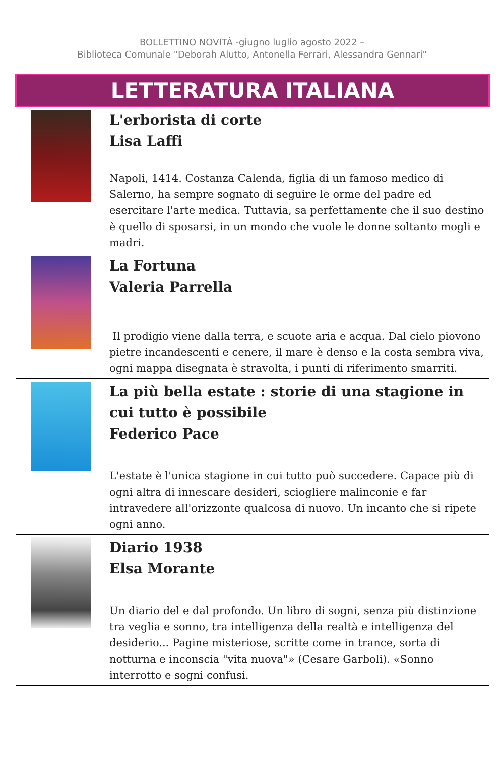BOLLETTINO NOVITÀ -giugno luglio agosto 2022 –
Biblioteca Comunale "Deborah Alutto, Antonella Ferrari, Alessandra Gennari"
| LETTERATURA ITALIANA | |
| | L'erborista di corte Lisa Laffi Napoli, 1414. Costanza Calenda, figlia di un famoso medico di Salerno, ha sempre sognato di seguire le orme del padre ed esercitare l'arte medica. Tuttavia, sa perfettamente che il suo destino è quello di sposarsi, in un mondo che vuole le donne soltanto mogli e madri. |
| | La Fortuna Valeria Parrella Il prodigio viene dalla terra, e scuote aria e acqua. Dal cielo piovono pietre incandescenti e cenere, il mare è denso e la costa sembra viva, ogni mappa disegnata è stravolta, i punti di riferimento smarriti. |
| | La più bella estate : storie di una stagione in cui tutto è possibile Federico Pace L'estate è l'unica stagione in cui tutto può succedere. Capace più di ogni altra di innescare desideri, sciogliere malinconie e far intravedere all'orizzonte qualcosa di nuovo. Un incanto che si ripete ogni anno. |
| | Diario 1938 Elsa Morante Un diario del e dal profondo. Un libro di sogni, senza più distinzione tra veglia e sonno, tra intelligenza della realtà e intelligenza del desiderio... Pagine misteriose, scritte come in trance, sorta di notturna e inconscia "vita nuova"» (Cesare Garboli). «Sonno interrotto e sogni confusi. |